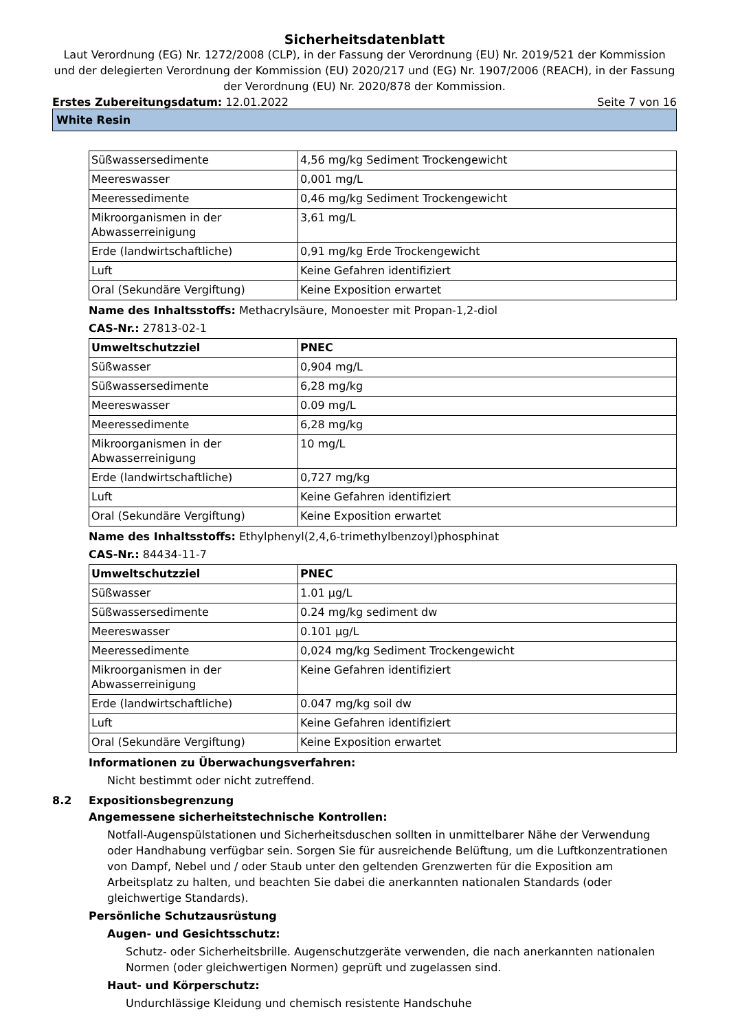Sicherheitsdatenblatt
Laut Verordnung (EG) Nr. 1272/2008 (CLP), in der Fassung der Verordnung (EU) Nr. 2019/521 der Kommission und der delegierten Verordnung der Kommission (EU) 2020/217 und (EG) Nr. 1907/2006 (REACH), in der Fassung der Verordnung (EU) Nr. 2020/878 der Kommission.
Erstes Zubereitungsdatum: 12.01.2022 Seite 7 von 16
White Resin
| Süßwassersedimente | 4,56 mg/kg Sediment Trockengewicht |
| Meereswasser | 0,001 mg/L |
| Meeressedimente | 0,46 mg/kg Sediment Trockengewicht |
| Mikroorganismen in der Abwasserreinigung | 3,61 mg/L |
| Erde (landwirtschaftliche) | 0,91 mg/kg Erde Trockengewicht |
| Luft | Keine Gefahren identifiziert |
| Oral (Sekundäre Vergiftung) | Keine Exposition erwartet |
Name des Inhaltsstoffs: Methacrylsäure, Monoester mit Propan-1,2-diol
CAS-Nr.: 27813-02-1
| Umweltschutzziel | PNEC |
| --- | --- |
| Süßwasser | 0,904 mg/L |
| Süßwassersedimente | 6,28 mg/kg |
| Meereswasser | 0.09 mg/L |
| Meeressedimente | 6,28 mg/kg |
| Mikroorganismen in der Abwasserreinigung | 10 mg/L |
| Erde (landwirtschaftliche) | 0,727 mg/kg |
| Luft | Keine Gefahren identifiziert |
| Oral (Sekundäre Vergiftung) | Keine Exposition erwartet |
Name des Inhaltsstoffs: Ethylphenyl(2,4,6-trimethylbenzoyl)phosphinat
CAS-Nr.: 84434-11-7
| Umweltschutzziel | PNEC |
| --- | --- |
| Süßwasser | 1.01 µg/L |
| Süßwassersedimente | 0.24 mg/kg sediment dw |
| Meereswasser | 0.101 µg/L |
| Meeressedimente | 0,024 mg/kg Sediment Trockengewicht |
| Mikroorganismen in der Abwasserreinigung | Keine Gefahren identifiziert |
| Erde (landwirtschaftliche) | 0.047 mg/kg soil dw |
| Luft | Keine Gefahren identifiziert |
| Oral (Sekundäre Vergiftung) | Keine Exposition erwartet |
Informationen zu Überwachungsverfahren:
Nicht bestimmt oder nicht zutreffend.
8.2 Expositionsbegrenzung
Angemessene sicherheitstechnische Kontrollen:
Notfall-Augenspülstationen und Sicherheitsduschen sollten in unmittelbarer Nähe der Verwendung oder Handhabung verfügbar sein. Sorgen Sie für ausreichende Belüftung, um die Luftkonzentrationen von Dampf, Nebel und / oder Staub unter den geltenden Grenzwerten für die Exposition am Arbeitsplatz zu halten, und beachten Sie dabei die anerkannten nationalen Standards (oder gleichwertige Standards).
Persönliche Schutzausrüstung
Augen- und Gesichtsschutz:
Schutz- oder Sicherheitsbrille. Augenschutzgeräte verwenden, die nach anerkannten nationalen Normen (oder gleichwertigen Normen) geprüft und zugelassen sind.
Haut- und Körperschutz:
Undurchlässige Kleidung und chemisch resistente Handschuhe